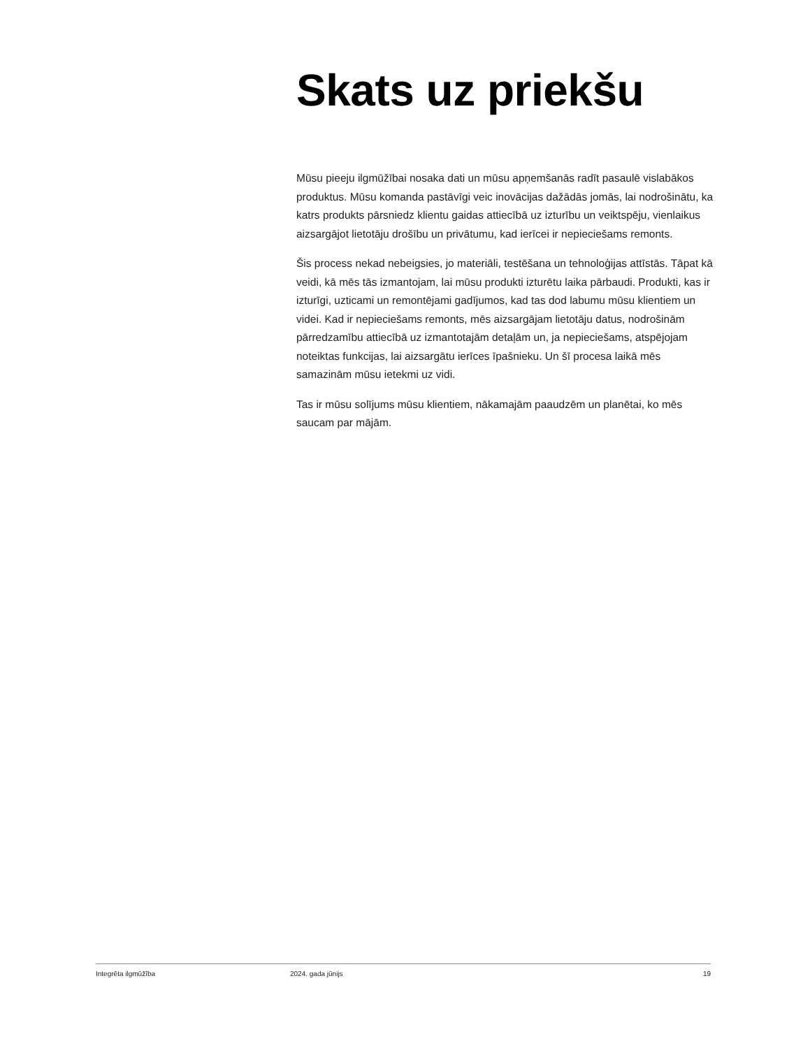Skats uz priekšu
Mūsu pieeju ilgmūžībai nosaka dati un mūsu apņemšanās radīt pasaulē vislabākos produktus. Mūsu komanda pastāvīgi veic inovācijas dažādās jomās, lai nodrošinātu, ka katrs produkts pārsniedz klientu gaidas attiecībā uz izturību un veiktspēju, vienlaikus aizsargājot lietotāju drošību un privātumu, kad ierīcei ir nepieciešams remonts.
Šis process nekad nebeigsies, jo materiāli, testēšana un tehnoloģijas attīstās. Tāpat kā veidi, kā mēs tās izmantojam, lai mūsu produkti izturētu laika pārbaudi. Produkti, kas ir izturīgi, uzticami un remontējami gadījumos, kad tas dod labumu mūsu klientiem un videi. Kad ir nepieciešams remonts, mēs aizsargājam lietotāju datus, nodrošinām pārredzamību attiecībā uz izmantotajām detaļām un, ja nepieciešams, atspējojam noteiktas funkcijas, lai aizsargātu ierīces īpašnieku. Un šī procesa laikā mēs samazinām mūsu ietekmi uz vidi.
Tas ir mūsu solījums mūsu klientiem, nākamajām paaudzēm un planētai, ko mēs saucam par mājām.
Integrēta ilgmūžība 2024. gada jūnijs 19